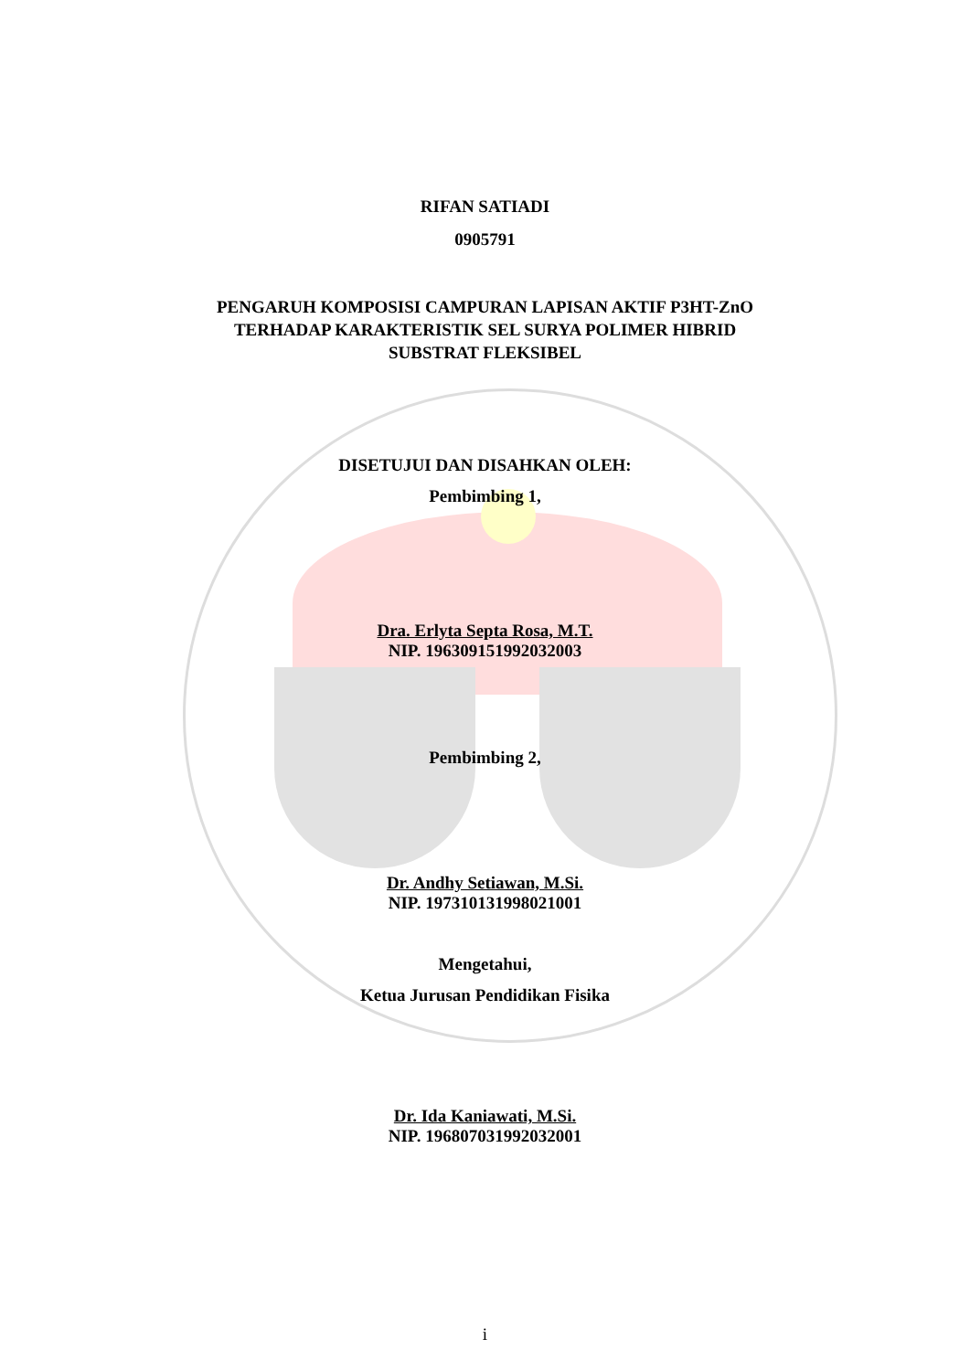RIFAN SATIADI
0905791
PENGARUH KOMPOSISI CAMPURAN LAPISAN AKTIF P3HT-ZnO
TERHADAP KARAKTERISTIK SEL SURYA POLIMER HIBRID
SUBSTRAT FLEKSIBEL
DISETUJUI DAN DISAHKAN OLEH:
Pembimbing 1,
Dra. Erlyta Septa Rosa, M.T.
NIP. 196309151992032003
Pembimbing 2,
Dr. Andhy Setiawan, M.Si.
NIP. 197310131998021001
Mengetahui,
Ketua Jurusan Pendidikan Fisika
Dr. Ida Kaniawati, M.Si.
NIP. 196807031992032001
i